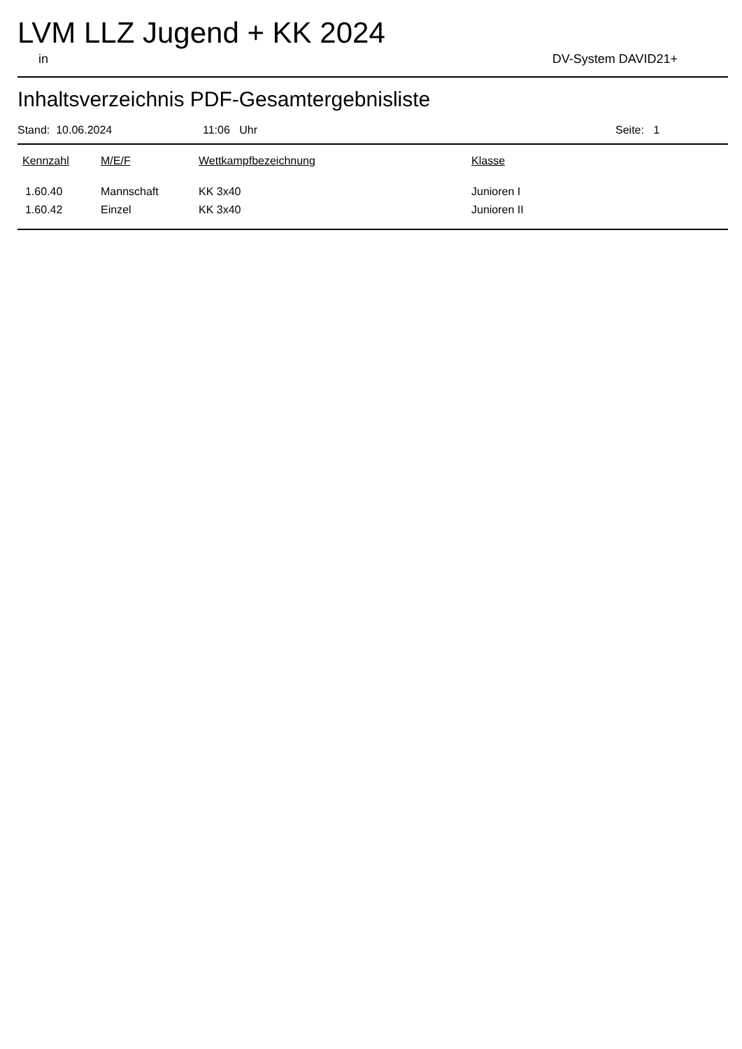LVM LLZ Jugend + KK 2024
in DV-System DAVID21+
Inhaltsverzeichnis PDF-Gesamtergebnisliste
Stand: 10.06.2024 11:06 Uhr Seite: 1
| Kennzahl | M/E/F | Wettkampfbezeichnung | Klasse |
| --- | --- | --- | --- |
| 1.60.40 | Mannschaft | KK 3x40 | Junioren I |
| 1.60.42 | Einzel | KK 3x40 | Junioren II |